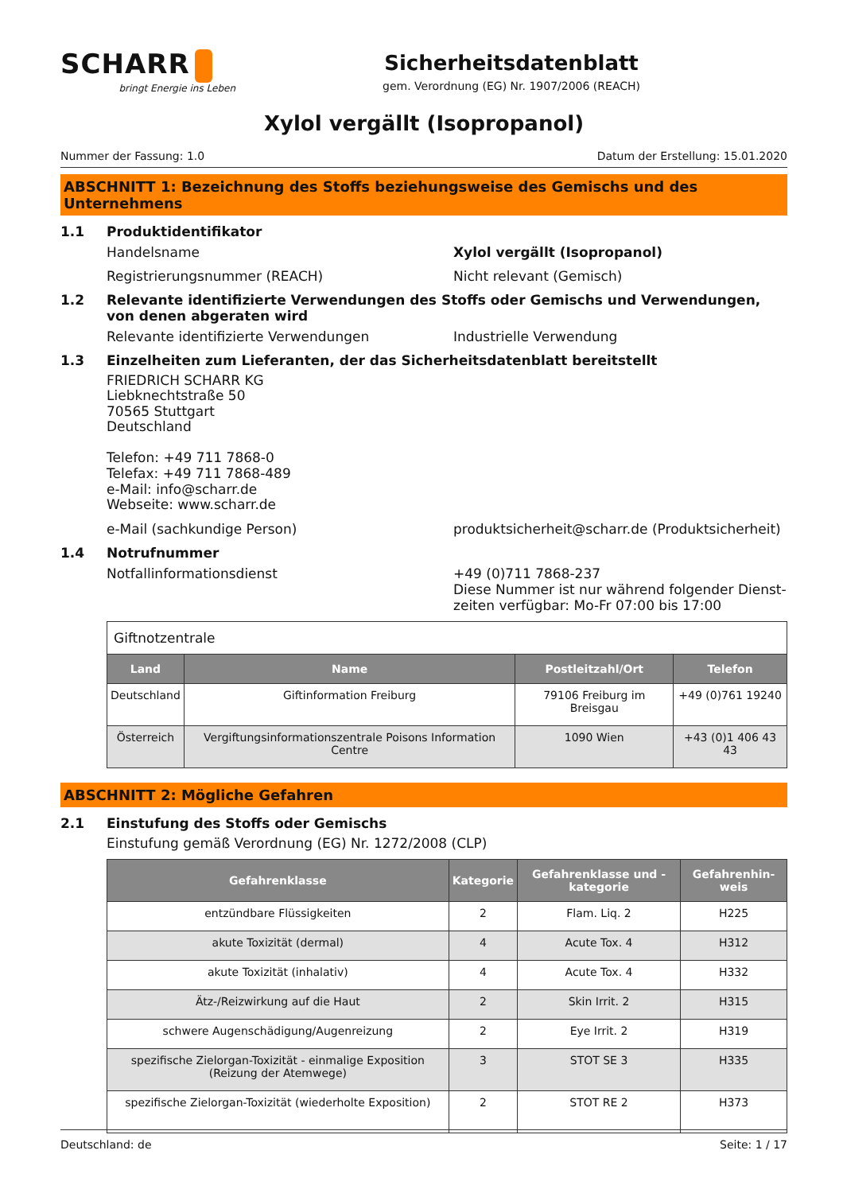SCHARR
bringt Energie ins Leben
Sicherheitsdatenblatt
gem. Verordnung (EG) Nr. 1907/2006 (REACH)
Xylol vergällt (Isopropanol)
Nummer der Fassung: 1.0 Datum der Erstellung: 15.01.2020
ABSCHNITT 1: Bezeichnung des Stoffs beziehungsweise des Gemischs und des Unternehmens
1.1 Produktidentifikator
Handelsname Xylol vergällt (Isopropanol)
Registrierungsnummer (REACH) Nicht relevant (Gemisch)
1.2 Relevante identifizierte Verwendungen des Stoffs oder Gemischs und Verwendungen, von denen abgeraten wird
Relevante identifizierte Verwendungen Industrielle Verwendung
1.3 Einzelheiten zum Lieferanten, der das Sicherheitsdatenblatt bereitstellt
FRIEDRICH SCHARR KG
Liebknechtstraße 50
70565 Stuttgart
Deutschland
Telefon: +49 711 7868-0
Telefax: +49 711 7868-489
e-Mail: info@scharr.de
Webseite: www.scharr.de
e-Mail (sachkundige Person) produktsicherheit@scharr.de (Produktsicherheit)
1.4 Notrufnummer
Notfallinformationsdienst +49 (0)711 7868-237
Diese Nummer ist nur während folgender Dienst-zeiten verfügbar: Mo-Fr 07:00 bis 17:00
| Giftnotzentrale | | | |
| Land | Name | Postleitzahl/Ort | Telefon |
| Deutschland | Giftinformation Freiburg | 79106 Freiburg im Breisgau | +49 (0)761 19240 |
| Österreich | Vergiftungsinformationszentrale Poisons Information Centre | 1090 Wien | +43 (0)1 406 43 43 |
ABSCHNITT 2: Mögliche Gefahren
2.1 Einstufung des Stoffs oder Gemischs
Einstufung gemäß Verordnung (EG) Nr. 1272/2008 (CLP)
| Gefahrenklasse | Kategorie | Gefahrenklasse und -kategorie | Gefahrenhin-weis |
| --- | --- | --- | --- |
| entzündbare Flüssigkeiten | 2 | Flam. Liq. 2 | H225 |
| akute Toxizität (dermal) | 4 | Acute Tox. 4 | H312 |
| akute Toxizität (inhalativ) | 4 | Acute Tox. 4 | H332 |
| Ätz-/Reizwirkung auf die Haut | 2 | Skin Irrit. 2 | H315 |
| schwere Augenschädigung/Augenreizung | 2 | Eye Irrit. 2 | H319 |
| spezifische Zielorgan-Toxizität - einmalige Exposition (Reizung der Atemwege) | 3 | STOT SE 3 | H335 |
| spezifische Zielorgan-Toxizität (wiederholte Exposition) | 2 | STOT RE 2 | H373 |
Deutschland: de Seite: 1 / 17